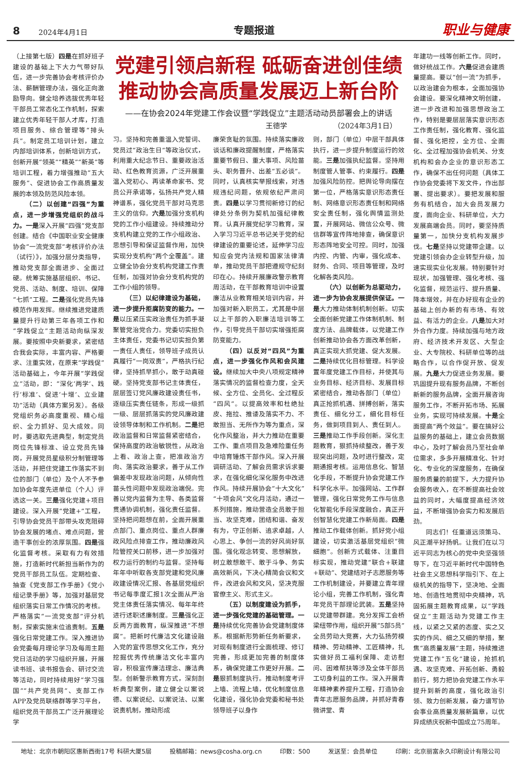8
2024年4月1日
专题报道
职业与健康
（上接第七版）四是在抓好班子建设的基础上下大力气带好队伍，进一步完善协会考核评价办法、薪酬管理办法，强化正向激励导向。健全培养选拔优秀年轻干部员工常态化工作机制，探索建立优秀年轻干部人才库，打造项目服务、综合管理等“排头兵”。制定员工培训计划，建立内部培训体系，创新培训方式，创新开展“领英”“精英”“新英”等培训工程，着力增强推动“五大服务”、促进协会工作高质量发展的本领及防范风险本领。
（二）以创建“四强”为重点，进一步增强党组织的战斗力。一是深入开展“四强”党支部创建。结合《中国职业安全健康协会“一流党支部”考核评价办法（试行）》，加强分层分类指导，推动党支部全面进步、全面过硬。统筹实施基层组织、书记、党员、活动、制度、培训、保障“七抓”工程。二是强化党员先锋模范作用发挥。继续推进党建质量提升行动第三年各项工作和“学践促立”主题活动向纵深发展。要按照中央新要求，紧密结合我会实际，丰富内容、严格要求、注重实效，在原来“学践促”活动基础上，今年开展“学践促立”活动，即：“深化‘两学’、践行‘标准’、促进‘十增’、立业建功”活动（具体方案另发）。各级党组织务必高度重视、精心组织、全力抓好、见大成效。同时，要选取先进典型，制定党员岗位先锋标准、设立党员先锋岗，开展党员星级积分制管理等活动，并把住党建工作落实不到位的部门（单位）及个人不予参加协会年度先进单位（个人）评选这一关。三是强化党建+项目建设。深入开展“党建+”工程，引导协会党员干部带头攻克阻碍协会发展的堵点、难点问题，营造干事创业的浓厚氛围。四是强化监督考核。采取有力有效措施，打造新时代新担当新作为的党员干部员工队伍。定期检查、抽查《党支部工作手册》《党小组记录手册》等，加强对基层党组织落实日常工作情况的考核。严格落实“一流党支部”评分机制，探索实施末位追责制。五是强化日常党建工作。深入推进协会党委每月理论学习及每周主题党日活动的学习组织开展，开展读书班、读书报告会、研讨交流等活动，同时持续用好“学习强国”“共产党员网”、支部工作APP及党员联络群等学习平台，组织党员干部员工广泛开展理论学
党建引领启新程 砥砺奋进创佳绩
推动协会高质量发展迈上新台阶
——在协会2024年党建工作会议暨“学践促立”主题活动动员部署会上的讲话
王德学 （2024年3月1日）
习。坚持和完善重温入党誓词、党员过“政治生日”等政治仪式，利用重大纪念节日、重要政治活动、红色教育资源，广泛开展重温入党初心、再读革命家书、党员公开承诺等，弘扬共产党人精神谱系，强化党员干部对马克思主义的信仰。六是加强分支机构党的工作小组建设。持续推动分支机构建立党的工作小组政治、思想引导和保证监督作用，加快实现分支机构“两个全覆盖”。建立健全协会分支机构党建工作责任制，加强对协会分支机构党的工作小组的领导。
（三）以纪律建设为基础，进一步提升拒腐防变的能力。一是以压紧压实政治责任为抓手凝聚管党治党合力。党委切实担负主体责任，党委书记切实担负第一责任人责任，领导班子成员认真履行“一岗双责”，严格执行纪律，坚持抓早抓小，敢于动真碰硬。坚持党支部书记主体责任，层层签订党风廉政建设责任书，逐级压实责任链条，形成一级抓一级、层层抓落实的党风廉政建设领导体制和工作机制。二是把政治监督和日常监督紧密结合，保持高度的政治敏锐性，从政治上看、政治上查，把准政治方向、落实政治要求，善于从工作偏差中发现政治问题，从倾向性苗头性问题中发现政治端倪。完善以党内监督为主导、各类监督贯通协调机制，强化责任监督。坚持把问题想在前，全面开展重点部门、重点岗位、重点人群廉政风险点排查工作，推动廉政风险管控关口前移，进一步加强对权力运行的制约与监督。坚持每年年中听取各支部党建和党风廉政建设情况汇报、各基层党组织书记每季度汇报1次全面从严治党主体责任落实情况、每年年终进行述职述廉制度。三是强化正反两方面教育，纵深推进“不想腐”。把新时代廉洁文化建设融入党的宣传思想文化工作，充分挖掘优秀传统廉洁文化丰富内容，积极宣传廉洁理念、廉洁典型。创新警示教育方式，深刻剖析典型案例，建立健全以案说德、以案说纪、以案说法、以案说责机制，推动形成
廉荣贪耻的氛围。持续落实廉政谈话和廉政提醒制度，严格落实重要节假日、重大事项、风险苗头、职务晋升、出差“五必谈”。同时，认真核实举报线索，对违规违纪问题，依规依纪严肃问责。四是以学习贯彻新修订的纪律处分条例为契机加强纪律教育。认真开展党纪学习教育，深入学习习近平总书记关于党的纪律建设的重要论述，延伸学习应知应会党内法规和国家法律清单，推动党员干部把遵规守纪刻印在心。持续开展廉政警示教育周活动，在干部教育培训中设置廉洁从业教育相关培训内容，并加强对新入职员工，尤其是中层以上干部的入职廉洁培训等工作，引导党员干部切实增强拒腐防变能力。
（四）以反对“四风”为重点，进一步强化作风和会风建设。继续加大中央八项规定精神落实情况的监督检查力度，全天候、全方位、全员化、全过程反“四风”。以提高效率和杜绝扯皮、拖拉、推诿及落实不力、不敢担当、无所作为等为重点，深化作风整治，并大力推动在重要工作、重点项目及急难险重任务中培育锤炼干部作风。深入开展调研活动、了解会员需求诉求要求，在强化细化深化服务中改进作风。持续开展协会“十大文化”“十项会风”文化月活动，通过一系列措施，推动营造全员敢于担当、攻坚克难，团结和谐、奋发有为，守正创新、追求卓越，人心思上、争创一流的好风尚好氛围。强化观念转变、思想解放，树立敢想敢干、敢于斗争、务实高效新风，下决心精简会议和文件，改进会风和文风，坚决克服官僚主义、形式主义。
（五）以制度建设为抓手，进一步强化党建的基础管理。一是持续优化完善协会党建制度体系。根据新形势新任务新要求，对现有制度进行全面梳理、修订完善，形成更加完善的制度体系，确保党建工作更好开展。二是狠抓制度执行。推动制度考评上墙、流程上墙，优化制度信息化建设，强化协会党委和秘书处领导班子以身作
则，部门（单位）中层干部具体执行，进一步提升制度运行的效能。三是加强执纪监督。坚持用制度管人管事、约束履行。四是加强风险防控。把舆论导向摆在第一位，严格落实意识形态责任制、网络意识形态责任制和网络安全责任制，强化舆情监测处置，开展网站、微信公众号、微信群等宣传阵地排查，确保意识形态阵地安全可控。同时，加强内控、内管、内审，强化成本、财务、合同、项目等管理，及时化解各类风险。
（六）以创新为总驱动力，进一步为协会发展提供保证。一是大力推动体制机制创新。切实全面创新党建工作体制机制、制度方法、品牌载体，以党建工作创新推动协会各方面改革创新，真正实现大抓党建、促大发展。二是持续优化目标管理。科学设置年度党建工作目标，并使其与业务目标、经济目标、发展目标紧密结合，推动各部门（单位）真正抢抓机遇、拼搏创新，落实责任、细化分工，细化目标任务，做到项目到人、责任到人。三是推动工作手段创新。深化主题教育，狠抓持续整改，善于发现突出问题，及时进行整改，定期通报考核。运用信息化、智慧化手段，不断提升协会党建工作科学化水平。加强网站、工作群管理，强化日常党务工作与信息化智能化手段深度融合，真正开创智慧化党建工作新局面。四是推动工作载体创新。抓好党小组建设，切实激活基层党组织“微细胞”。创新方式载体、注重目标实现，推动党建“联合+联建+联动”、党建结对子志愿服务等工作机制建设，并要建立青年理论小组，完善工作机制，强化青年党员干部理论武装。五是坚持以党建带群建。充分发挥工会桥梁纽带作用，组织开展“5部5员”全员劳动大竞赛，大力弘扬劳模精神、劳动精神、工匠精神，扎实做好员工福利保障、走访慰问、困难帮扶等涉及全体干部员工切身利益的工作。深入开展青年精神素养提升工程，打造协会青年志愿服务品牌，并抓好青春微讲堂、青
年建功一线等创新工作。同时，做好统战工作。六是促进会建质量提高。要以“创一流”为抓手，以政治建会为根本，全面加强协会建设。要深化精神文明创建，进一步改进和加强思想政治工作，特别是要层层落实意识形态工作责任制，强化教育、强化监督、强化把控，全方位、全面化、全过程加强协会机关、分支机构和会办企业的意识形态工作，确保不出任何问题（具体工作协会党委将下发文件，作出部署、提出要求）。要把发展和服务有机结合，加大会员发展力度，面向企业、科研单位，大力发展高端会员。同时，要坚持质量第一，加快分支机构发展步伐。七是坚持以党建带企建。以党建引领会办企业转型升级，加速实现实业化发展。特别要针对现状，加强管理、强化考核、强化监督，规范运行、提升质量、降本增效，并在办好现有企业的基础上创办新的有市场、有效益、有活力的企业。八是加大对外合作力度。持续加强与地方政府、经济技术开发区、大型企业、大专院校、科研单位等的战略合作，以合作促开放、促发展。九是大力促进业务发展。要巩固提升现有服务品牌，不断创新新的服务品牌，全面开展咨询服务工作，不断开拓市场、拓展业务，实现可持续发展。十是全面提高“两个效益”。要在搞好公益服务的基础上，建立会员数据中心，及时了解会员乃至社会单位需求，多多开展精准化、针对化、专业化的深度服务，在确保服务质量的前提下，大力提升协会服务收入，在不断提高社会效益的同时，大幅度提高经济效益，不断增强协会实力和发展后劲。
同志们！任重道远须策马、风正潮平好扬帆。让我们在以习近平同志为核心的党中央坚强领导下，在习近平新时代中国特色社会主义思想科学指引下、在上级机关的指导下，坚决地、全面地、创造性地贯彻中央精神，巩固拓展主题教育成果，以“学践促立”主题活动为党建工作主线，以紧之又紧的态度、实之又实的作风、细之又细的举措，聚焦“高质量发展”主题，持续推进党建工作“五化”建设，抢抓机遇、攻坚克难、开拓创新、勇毅前行，努力把协会党建工作水平提升到新的高度，强化政治引领、致力创新发展，奋力谱写协会事业高质量发展新篇章，以优异成绩庆祝新中国成立75周年。
地址：北京市朝阳区惠新西街17号 科研大厦5层 投稿邮箱：news@cosha.org.cn 印数：500 发送至：会员单位 印刷：北京丽富永久印刷设计有限公司